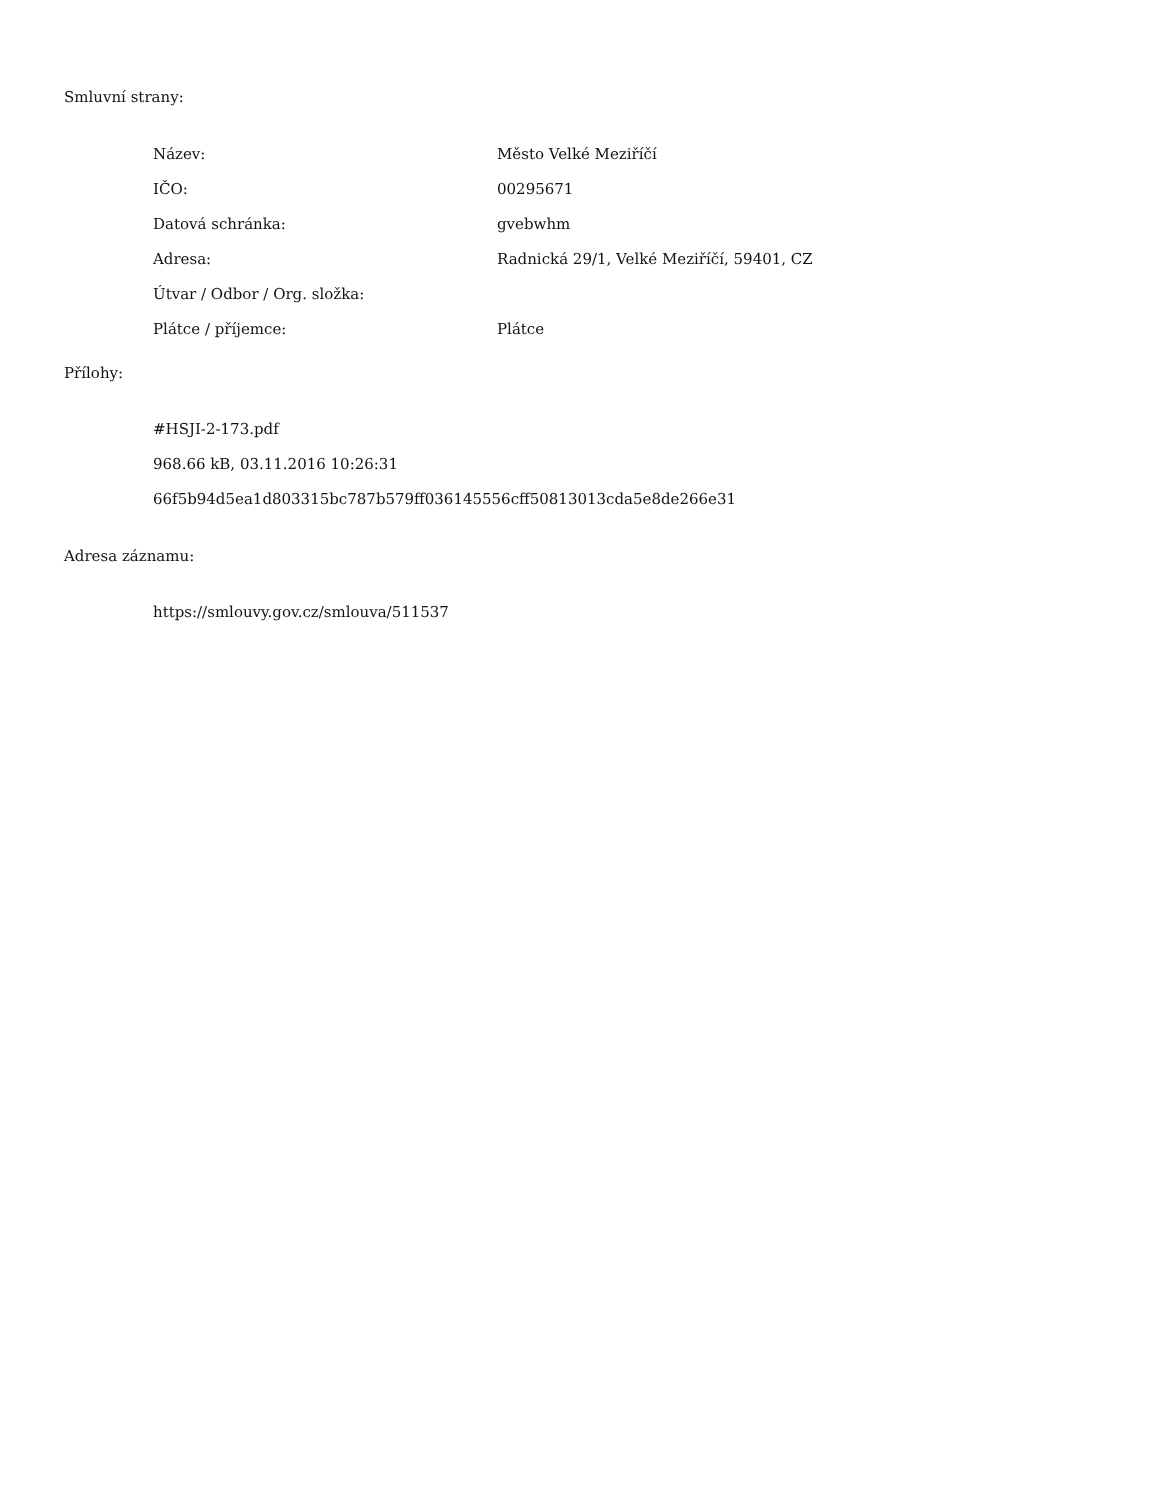Smluvní strany:
| Název: | Město Velké Meziříčí |
| IČO: | 00295671 |
| Datová schránka: | gvebwhm |
| Adresa: | Radnická 29/1, Velké Meziříčí, 59401, CZ |
| Útvar / Odbor / Org. složka: | |
| Plátce / příjemce: | Plátce |
Přílohy:
#HSJI-2-173.pdf
968.66 kB, 03.11.2016 10:26:31
66f5b94d5ea1d803315bc787b579ff036145556cff50813013cda5e8de266e31
Adresa záznamu:
https://smlouvy.gov.cz/smlouva/511537